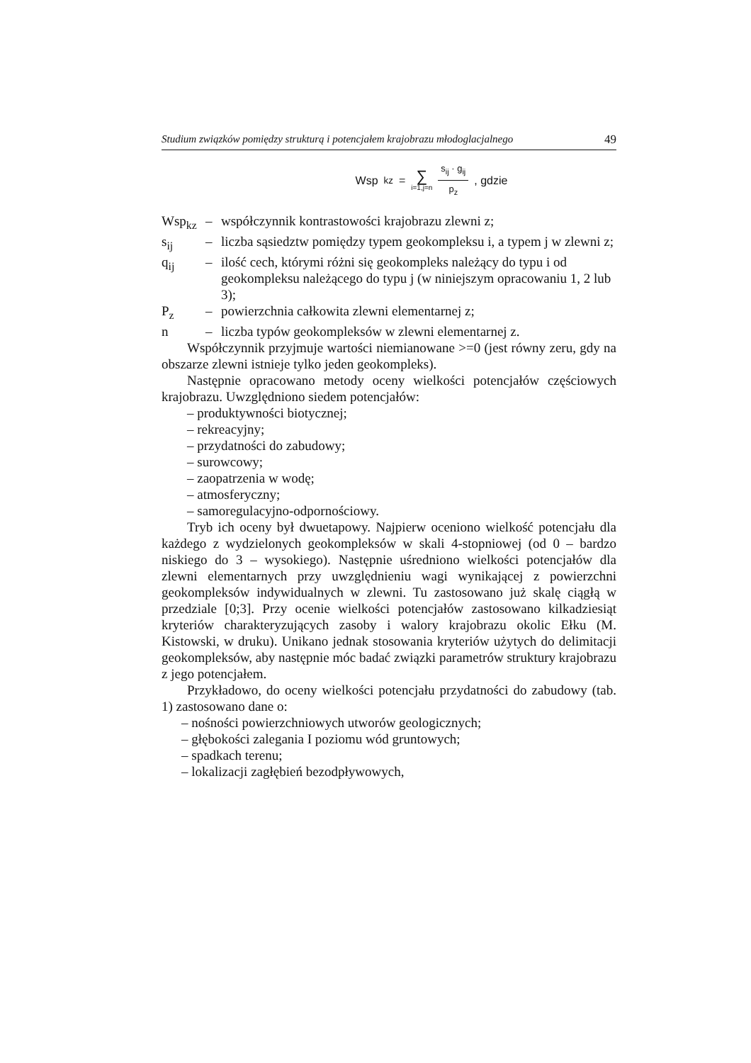Studium związków pomiędzy strukturą i potencjałem krajobrazu młodoglacjalnego 49
Wsp<sub>kz</sub> = ∑ i=1,j=n s<sub>ij</sub> · g<sub>ij</sub> p<sub>z</sub> , gdzie
| Wsp<sub>kz</sub> | – | współczynnik kontrastowości krajobrazu zlewni z; |
| s<sub>ij</sub> | – | liczba sąsiedztw pomiędzy typem geokompleksu i, a typem j w zlewni z; |
| q<sub>ij</sub> | – | ilość cech, którymi różni się geokompleks należący do typu i od geokompleksu należącego do typu j (w niniejszym opracowaniu 1, 2 lub 3); |
| P<sub>z</sub> | – | powierzchnia całkowita zlewni elementarnej z; |
| n | – | liczba typów geokompleksów w zlewni elementarnej z. |
Współczynnik przyjmuje wartości niemianowane >=0 (jest równy zeru, gdy na obszarze zlewni istnieje tylko jeden geokompleks).
Następnie opracowano metody oceny wielkości potencjałów częściowych krajobrazu. Uwzględniono siedem potencjałów:
– produktywności biotycznej;
– rekreacyjny;
– przydatności do zabudowy;
– surowcowy;
– zaopatrzenia w wodę;
– atmosferyczny;
– samoregulacyjno-odpornościowy.
Tryb ich oceny był dwuetapowy. Najpierw oceniono wielkość potencjału dla każdego z wydzielonych geokompleksów w skali 4-stopniowej (od 0 – bardzo niskiego do 3 – wysokiego). Następnie uśredniono wielkości potencjałów dla zlewni elementarnych przy uwzględnieniu wagi wynikającej z powierzchni geokompleksów indywidualnych w zlewni. Tu zastosowano już skalę ciągłą w przedziale [0;3]. Przy ocenie wielkości potencjałów zastosowano kilkadziesiąt kryteriów charakteryzujących zasoby i walory krajobrazu okolic Ełku (M. Kistowski, w druku). Unikano jednak stosowania kryteriów użytych do delimitacji geokompleksów, aby następnie móc badać związki parametrów struktury krajobrazu z jego potencjałem.
Przykładowo, do oceny wielkości potencjału przydatności do zabudowy (tab. 1) zastosowano dane o:
– nośności powierzchniowych utworów geologicznych;
– głębokości zalegania I poziomu wód gruntowych;
– spadkach terenu;
– lokalizacji zagłębień bezodpływowych,